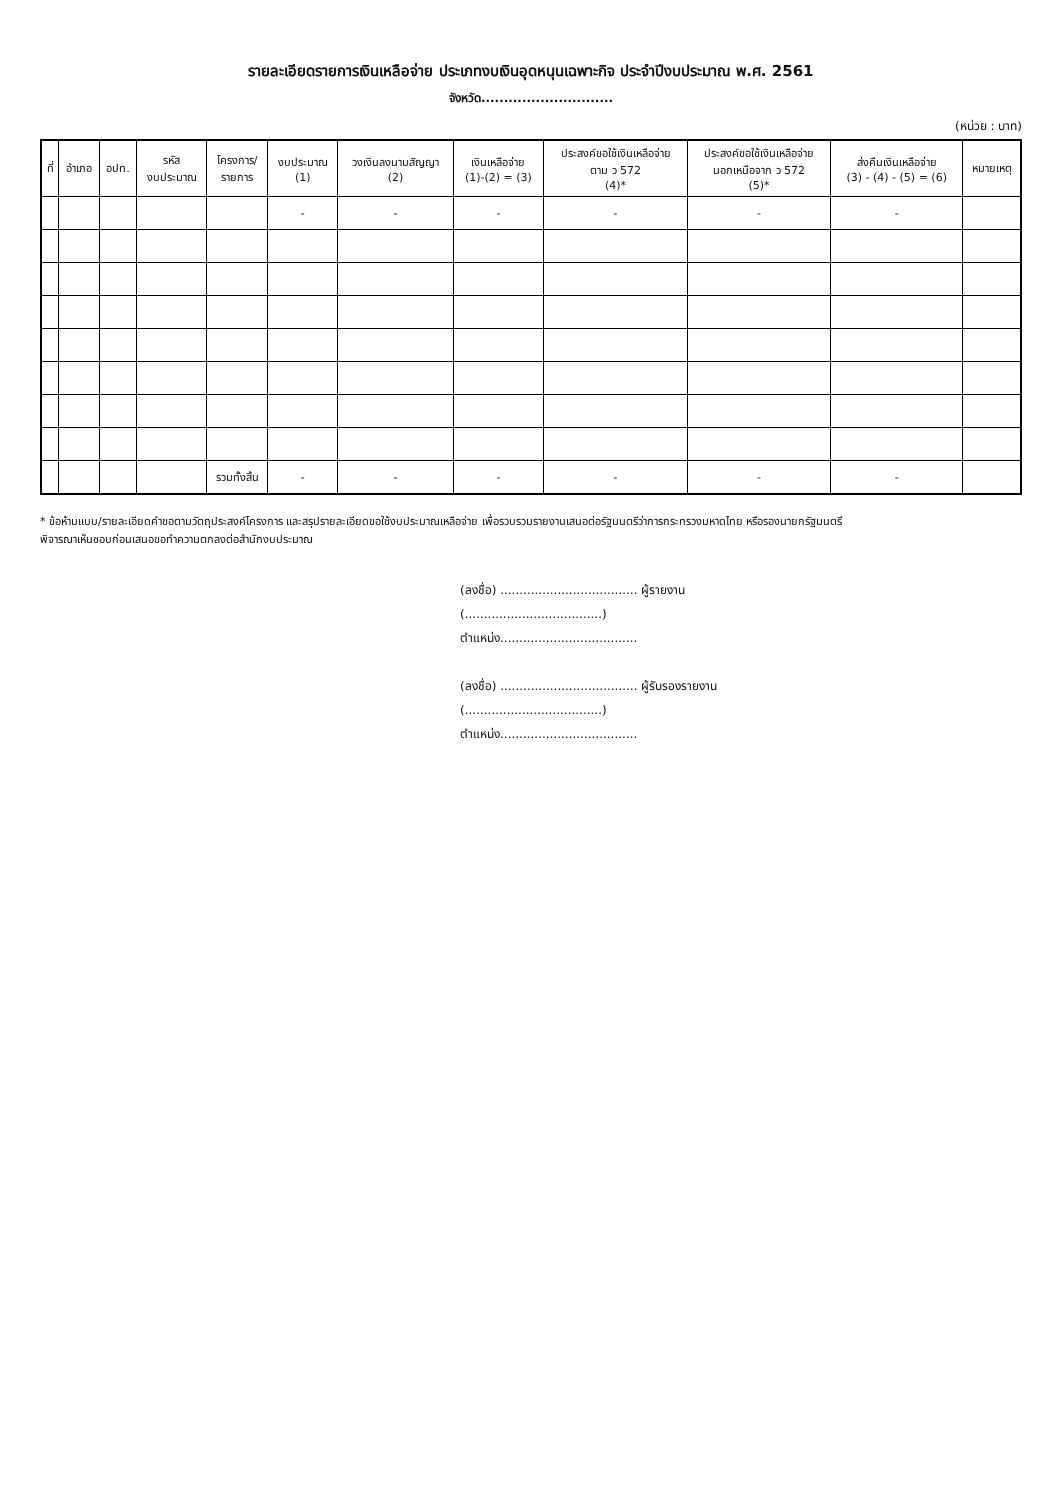รายละเอียดรายการเงินเหลือจ่าย ประเภทงบเงินอุดหนุนเฉพาะกิจ ประจำปีงบประมาณ พ.ศ. 2561
จังหวัด.............................
(หน่วย : บาท)
| ที่ | อำเภอ | อปท. | รหัส งบประมาณ | โครงการ/ รายการ | งบประมาณ (1) | วงเงินลงนามสัญญา (2) | เงินเหลือจ่าย (1)-(2) = (3) | ประสงค์ขอใช้เงินเหลือจ่าย ตาม ว 572 (4)* | ประสงค์ขอใช้เงินเหลือจ่าย นอกเหนือจาก ว 572 (5)* | ส่งคืนเงินเหลือจ่าย (3) - (4) - (5) = (6) | หมายเหตุ |
| --- | --- | --- | --- | --- | --- | --- | --- | --- | --- | --- | --- |
| | | | | | - | - | - | - | - | - | |
| | | | | รวมทั้งสิ้น | - | - | - | - | - | - | |
* ข้อห้ามแบบ/รายละเอียดคำขอตามวัตถุประสงค์โครงการ และสรุปรายละเอียดขอใช้งบประมาณเหลือจ่าย เพื่อรวบรวมรายงานเสนอต่อรัฐมนตรีว่าการกระทรวงมหาดไทย หรือรองนายกรัฐมนตรี
พิจารณาเห็นชอบก่อนเสนอขอทำความตกลงต่อสำนักงบประมาณ
(ลงชื่อ) .................................... ผู้รายงาน
(....................................)
ตำแหน่ง....................................
(ลงชื่อ) .................................... ผู้รับรองรายงาน
(....................................)
ตำแหน่ง....................................